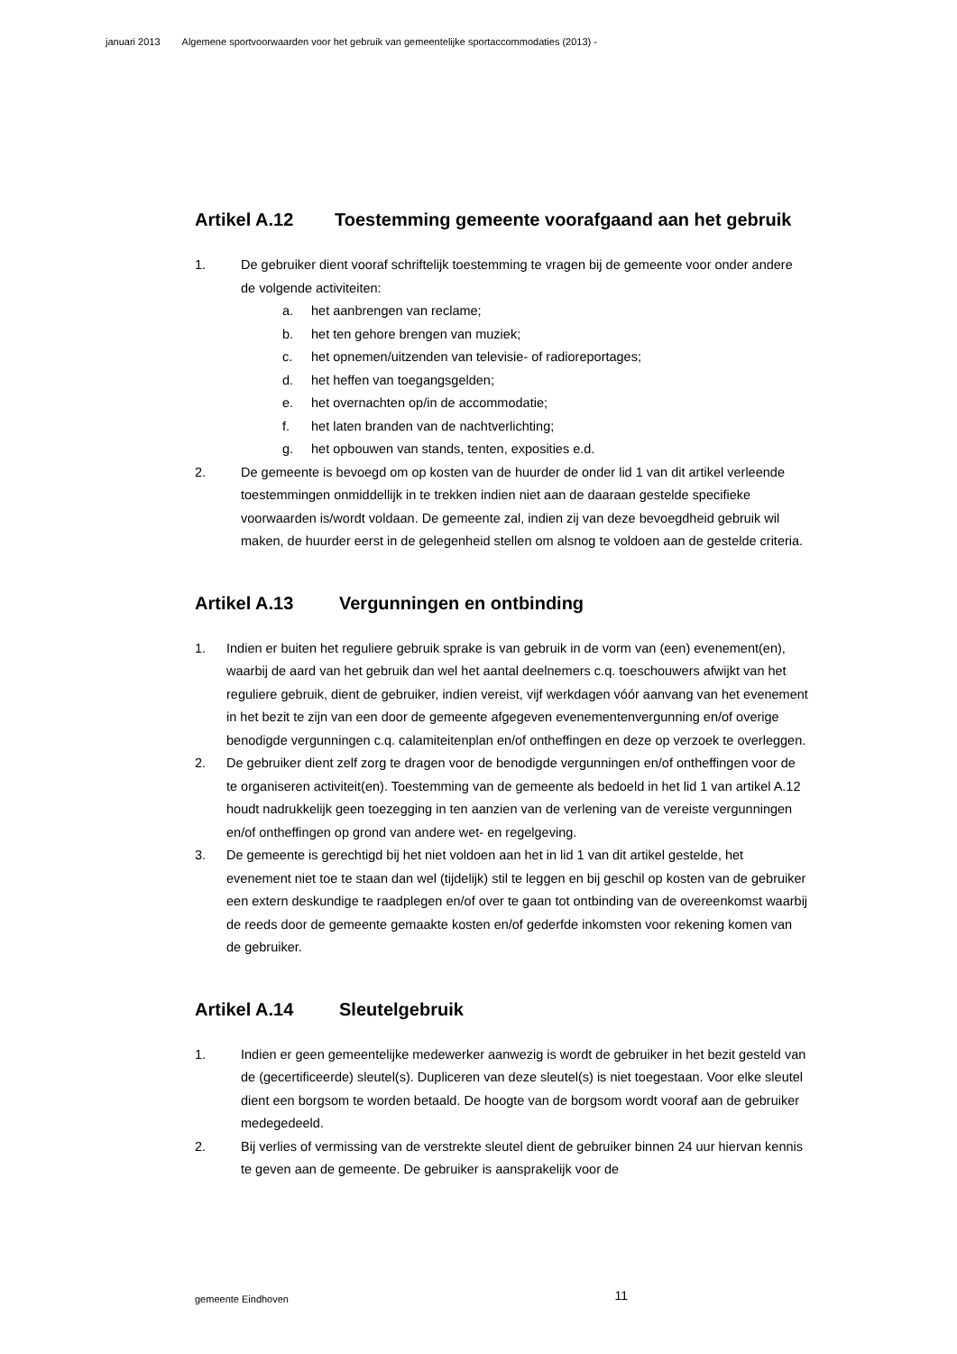januari 2013 Algemene sportvoorwaarden voor het gebruik van gemeentelijke sportaccommodaties (2013) -
Artikel A.12 Toestemming gemeente voorafgaand aan het gebruik
1. De gebruiker dient vooraf schriftelijk toestemming te vragen bij de gemeente voor onder andere de volgende activiteiten:
a. het aanbrengen van reclame;
b. het ten gehore brengen van muziek;
c. het opnemen/uitzenden van televisie- of radioreportages;
d. het heffen van toegangsgelden;
e. het overnachten op/in de accommodatie;
f. het laten branden van de nachtverlichting;
g. het opbouwen van stands, tenten, exposities e.d.
2. De gemeente is bevoegd om op kosten van de huurder de onder lid 1 van dit artikel verleende toestemmingen onmiddellijk in te trekken indien niet aan de daaraan gestelde specifieke voorwaarden is/wordt voldaan. De gemeente zal, indien zij van deze bevoegdheid gebruik wil maken, de huurder eerst in de gelegenheid stellen om alsnog te voldoen aan de gestelde criteria.
Artikel A.13 Vergunningen en ontbinding
1. Indien er buiten het reguliere gebruik sprake is van gebruik in de vorm van (een) evenement(en), waarbij de aard van het gebruik dan wel het aantal deelnemers c.q. toeschouwers afwijkt van het reguliere gebruik, dient de gebruiker, indien vereist, vijf werkdagen vóór aanvang van het evenement in het bezit te zijn van een door de gemeente afgegeven evenementenvergunning en/of overige benodigde vergunningen c.q. calamiteitenplan en/of ontheffingen en deze op verzoek te overleggen.
2. De gebruiker dient zelf zorg te dragen voor de benodigde vergunningen en/of ontheffingen voor de te organiseren activiteit(en). Toestemming van de gemeente als bedoeld in het lid 1 van artikel A.12 houdt nadrukkelijk geen toezegging in ten aanzien van de verlening van de vereiste vergunningen en/of ontheffingen op grond van andere wet- en regelgeving.
3. De gemeente is gerechtigd bij het niet voldoen aan het in lid 1 van dit artikel gestelde, het evenement niet toe te staan dan wel (tijdelijk) stil te leggen en bij geschil op kosten van de gebruiker een extern deskundige te raadplegen en/of over te gaan tot ontbinding van de overeenkomst waarbij de reeds door de gemeente gemaakte kosten en/of gederfde inkomsten voor rekening komen van de gebruiker.
Artikel A.14 Sleutelgebruik
1. Indien er geen gemeentelijke medewerker aanwezig is wordt de gebruiker in het bezit gesteld van de (gecertificeerde) sleutel(s). Dupliceren van deze sleutel(s) is niet toegestaan. Voor elke sleutel dient een borgsom te worden betaald. De hoogte van de borgsom wordt vooraf aan de gebruiker medegedeeld.
2. Bij verlies of vermissing van de verstrekte sleutel dient de gebruiker binnen 24 uur hiervan kennis te geven aan de gemeente. De gebruiker is aansprakelijk voor de
gemeente Eindhoven 11